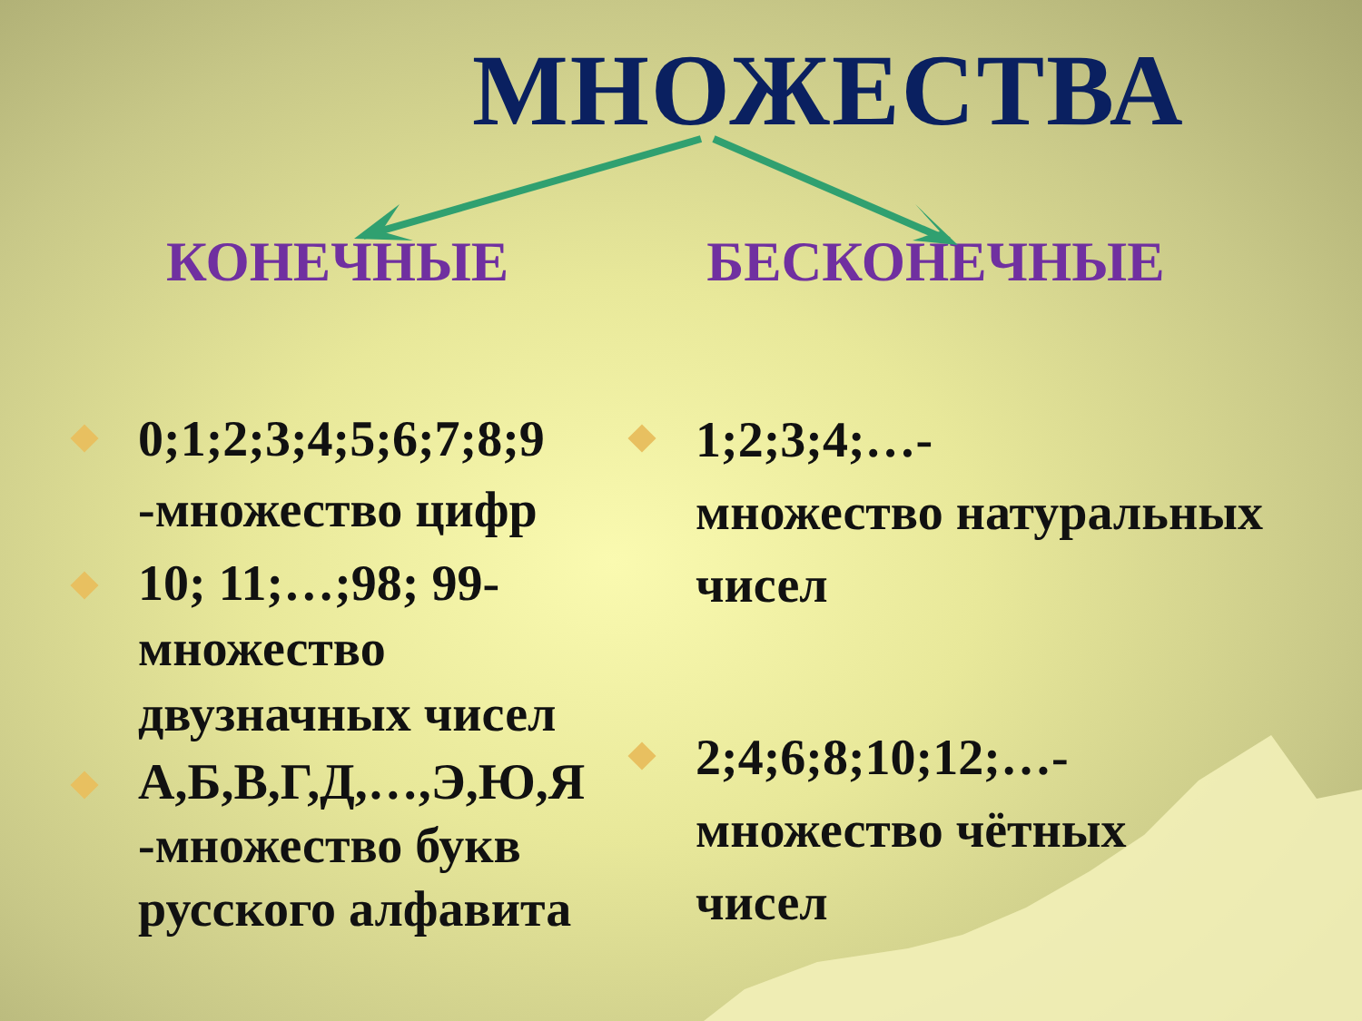МНОЖЕСТВА
КОНЕЧНЫЕ БЕСКОНЕЧНЫЕ
0;1;2;3;4;5;6;7;8;9 -множество цифр
10; 11;…;98; 99-множество двузначных чисел
А,Б,В,Г,Д,…,Э,Ю,Я -множество букв русского алфавита
1;2;3;4;…-
множество натуральных чисел
2;4;6;8;10;12;…-множество чётных чисел